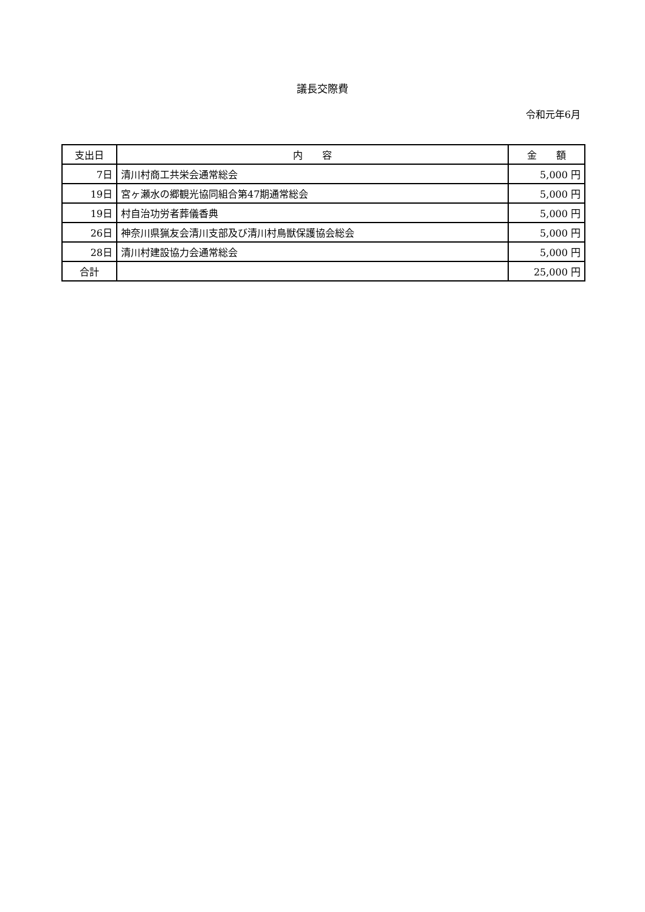議長交際費
令和元年6月
| 支出日 | 内 容 | 金 額 |
| --- | --- | --- |
| 7日 | 清川村商工共栄会通常総会 | 5,000 円 |
| 19日 | 宮ヶ瀬水の郷観光協同組合第47期通常総会 | 5,000 円 |
| 19日 | 村自治功労者葬儀香典 | 5,000 円 |
| 26日 | 神奈川県猟友会清川支部及び清川村鳥獣保護協会総会 | 5,000 円 |
| 28日 | 清川村建設協力会通常総会 | 5,000 円 |
| 合計 | | 25,000 円 |